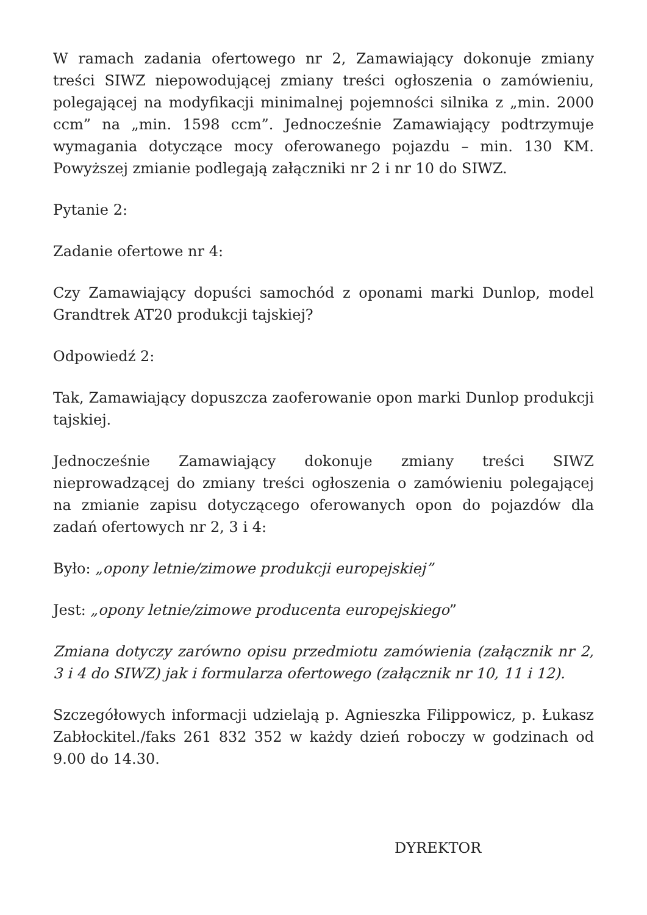W ramach zadania ofertowego nr 2, Zamawiający dokonuje zmiany treści SIWZ niepowodującej zmiany treści ogłoszenia o zamówieniu, polegającej na modyfikacji minimalnej pojemności silnika z „min. 2000 ccm” na „min. 1598 ccm”. Jednocześnie Zamawiający podtrzymuje wymagania dotyczące mocy oferowanego pojazdu – min. 130 KM. Powyższej zmianie podlegają załączniki nr 2 i nr 10 do SIWZ.
Pytanie 2:
Zadanie ofertowe nr 4:
Czy Zamawiający dopuści samochód z oponami marki Dunlop, model Grandtrek AT20 produkcji tajskiej?
Odpowiedź 2:
Tak, Zamawiający dopuszcza zaoferowanie opon marki Dunlop produkcji tajskiej.
Jednocześnie Zamawiający dokonuje zmiany treści SIWZ nieprowadzącej do zmiany treści ogłoszenia o zamówieniu polegającej na zmianie zapisu dotyczącego oferowanych opon do pojazdów dla zadań ofertowych nr 2, 3 i 4:
Było: „opony letnie/zimowe produkcji europejskiej”
Jest: „opony letnie/zimowe producenta europejskiego”
Zmiana dotyczy zarówno opisu przedmiotu zamówienia (załącznik nr 2, 3 i 4 do SIWZ) jak i formularza ofertowego (załącznik nr 10, 11 i 12).
Szczegółowych informacji udzielają p. Agnieszka Filippowicz, p. Łukasz Zabłockitel./faks 261 832 352 w każdy dzień roboczy w godzinach od 9.00 do 14.30.
DYREKTOR